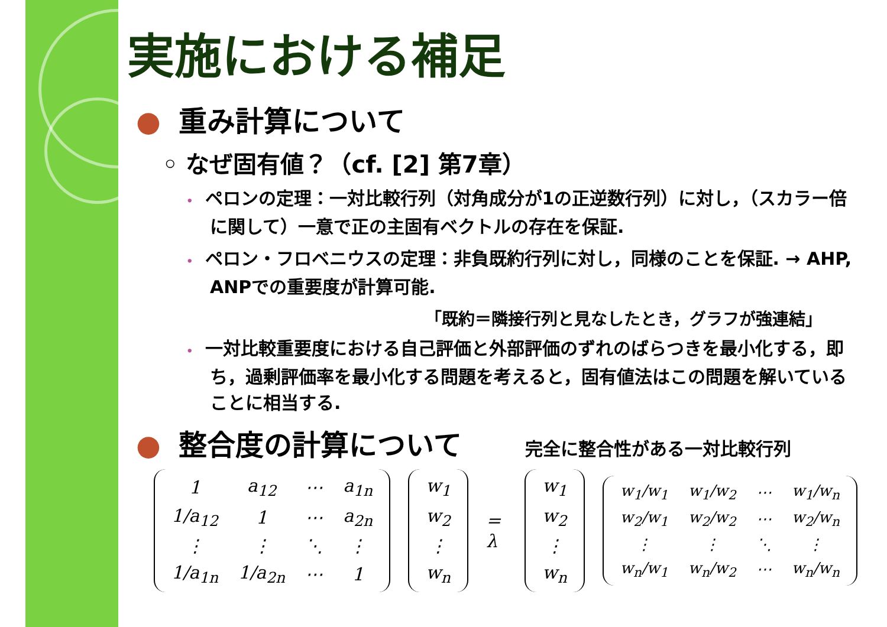実施における補足
● 重み計算について
◦ なぜ固有値？（cf. [2] 第7章）
• ペロンの定理：一対比較行列（対角成分が1の正逆数行列）に対し，（スカラー倍に関して）一意で正の主固有ベクトルの存在を保証.
• ペロン・フロベニウスの定理：非負既約行列に対し，同様のことを保証. → AHP, ANPでの重要度が計算可能.
「既約＝隣接行列と見なしたとき，グラフが強連結」
• 一対比較重要度における自己評価と外部評価のずれのばらつきを最小化する，即ち，過剰評価率を最小化する問題を考えると，固有値法はこの問題を解いていることに相当する.
● 整合度の計算について 完全に整合性がある一対比較行列
| 1 | a<sub>12</sub> | ⋯ | a<sub>1n</sub> |
| 1/a<sub>12</sub> | 1 | ⋯ | a<sub>2n</sub> |
| ⋮ | ⋮ | ⋱ | ⋮ |
| 1/a<sub>1n</sub> | 1/a<sub>2n</sub> | ⋯ | 1 |
| w<sub>1</sub> |
| w<sub>2</sub> |
| ⋮ |
| w<sub>n</sub> |
= λ
| w<sub>1</sub> |
| w<sub>2</sub> |
| ⋮ |
| w<sub>n</sub> |
| w<sub>1</sub>/w<sub>1</sub> | w<sub>1</sub>/w<sub>2</sub> | ⋯ | w<sub>1</sub>/w<sub>n</sub> |
| w<sub>2</sub>/w<sub>1</sub> | w<sub>2</sub>/w<sub>2</sub> | ⋯ | w<sub>2</sub>/w<sub>n</sub> |
| ⋮ | ⋮ | ⋱ | ⋮ |
| w<sub>n</sub>/w<sub>1</sub> | w<sub>n</sub>/w<sub>2</sub> | ⋯ | w<sub>n</sub>/w<sub>n</sub> |